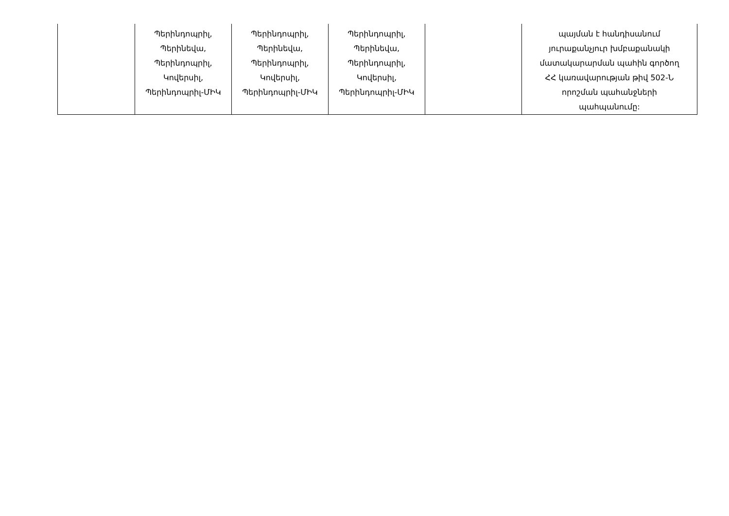| | Պերինդոպրիլ, Պերինեվա, Պերինդոպրիլ, Կովերսիլ, Պերինդոպրիլ-ՄԻԿ | Պերինդոպրիլ, Պերինեվա, Պերինդոպրիլ, Կովերսիլ, Պերինդոպրիլ-ՄԻԿ | Պերինդոպրիլ, Պերինեվա, Պերինդոպրիլ, Կովերսիլ, Պերինդոպրիլ-ՄԻԿ | | պայման է հանդիսանում յուրաքանչյուր խմբաքանակի մատակարարման պահին գործող ՀՀ կառավարության թիվ 502-Ն որոշման պահանջների պահպանումը: |